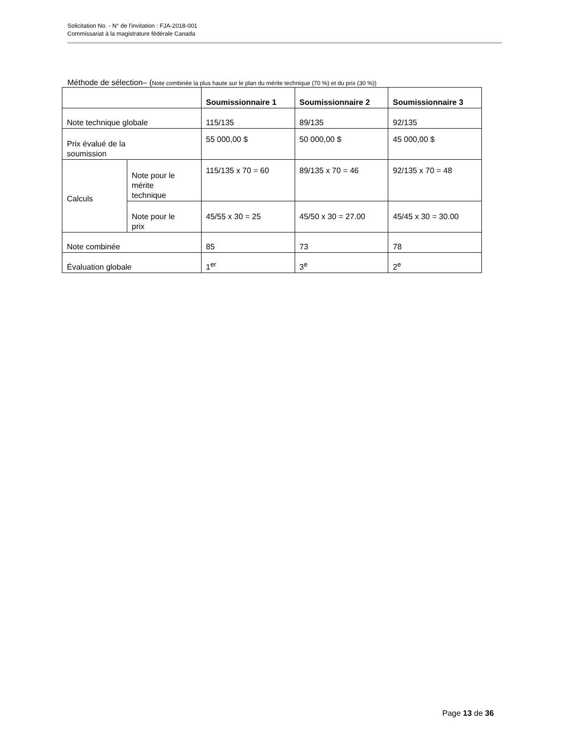Solicitation No. - N° de l'invitation : FJA-2018-001
Commissariat à la magistrature fédérale Canada
Méthode de sélection– (Note combinée la plus haute sur le plan du mérite technique (70 %) et du prix (30 %))
| | | Soumissionnaire 1 | Soumissionnaire 2 | Soumissionnaire 3 |
| --- | --- | --- | --- | --- |
| Note technique globale | | 115/135 | 89/135 | 92/135 |
| Prix évalué de la soumission | | 55 000,00 $ | 50 000,00 $ | 45 000,00 $ |
| Calculs | Note pour le mérite technique | 115/135 x 70 = 60 | 89/135 x 70 = 46 | 92/135 x 70 = 48 |
| | Note pour le prix | 45/55 x 30 = 25 | 45/50 x 30 = 27.00 | 45/45 x 30 = 30.00 |
| Note combinée | | 85 | 73 | 78 |
| Évaluation globale | | 1<sup>er</sup> | 3<sup>e</sup> | 2<sup>e</sup> |
Page 13 de 36